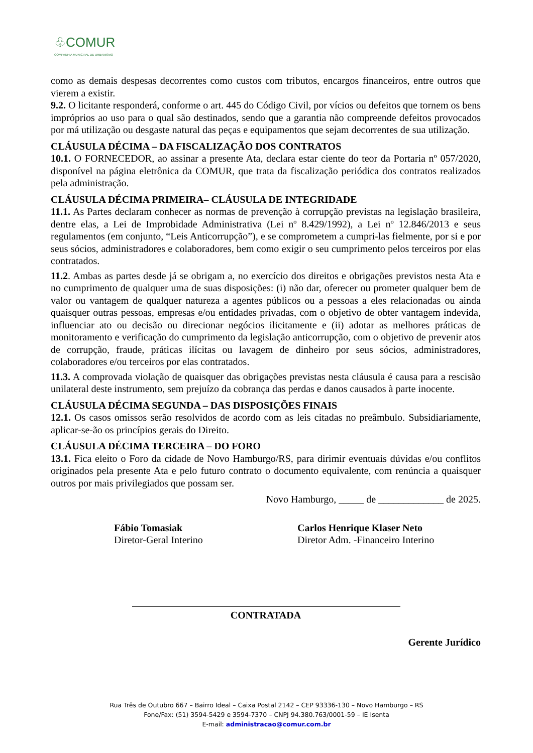♧COMUR
COMPANHIA MUNICIPAL DE URBANISMO
como as demais despesas decorrentes como custos com tributos, encargos financeiros, entre outros que vierem a existir.
9.2. O licitante responderá, conforme o art. 445 do Código Civil, por vícios ou defeitos que tornem os bens impróprios ao uso para o qual são destinados, sendo que a garantia não compreende defeitos provocados por má utilização ou desgaste natural das peças e equipamentos que sejam decorrentes de sua utilização.
CLÁUSULA DÉCIMA – DA FISCALIZAÇÃO DOS CONTRATOS
10.1. O FORNECEDOR, ao assinar a presente Ata, declara estar ciente do teor da Portaria nº 057/2020, disponível na página eletrônica da COMUR, que trata da fiscalização periódica dos contratos realizados pela administração.
CLÁUSULA DÉCIMA PRIMEIRA– CLÁUSULA DE INTEGRIDADE
11.1. As Partes declaram conhecer as normas de prevenção à corrupção previstas na legislação brasileira, dentre elas, a Lei de Improbidade Administrativa (Lei nº 8.429/1992), a Lei nº 12.846/2013 e seus regulamentos (em conjunto, “Leis Anticorrupção”), e se comprometem a cumpri-las fielmente, por si e por seus sócios, administradores e colaboradores, bem como exigir o seu cumprimento pelos terceiros por elas contratados.
11.2. Ambas as partes desde já se obrigam a, no exercício dos direitos e obrigações previstos nesta Ata e no cumprimento de qualquer uma de suas disposições: (i) não dar, oferecer ou prometer qualquer bem de valor ou vantagem de qualquer natureza a agentes públicos ou a pessoas a eles relacionadas ou ainda quaisquer outras pessoas, empresas e/ou entidades privadas, com o objetivo de obter vantagem indevida, influenciar ato ou decisão ou direcionar negócios ilicitamente e (ii) adotar as melhores práticas de monitoramento e verificação do cumprimento da legislação anticorrupção, com o objetivo de prevenir atos de corrupção, fraude, práticas ilícitas ou lavagem de dinheiro por seus sócios, administradores, colaboradores e/ou terceiros por elas contratados.
11.3. A comprovada violação de quaisquer das obrigações previstas nesta cláusula é causa para a rescisão unilateral deste instrumento, sem prejuízo da cobrança das perdas e danos causados à parte inocente.
CLÁUSULA DÉCIMA SEGUNDA – DAS DISPOSIÇÕES FINAIS
12.1. Os casos omissos serão resolvidos de acordo com as leis citadas no preâmbulo. Subsidiariamente, aplicar-se-ão os princípios gerais do Direito.
CLÁUSULA DÉCIMA TERCEIRA – DO FORO
13.1. Fica eleito o Foro da cidade de Novo Hamburgo/RS, para dirimir eventuais dúvidas e/ou conflitos originados pela presente Ata e pelo futuro contrato o documento equivalente, com renúncia a quaisquer outros por mais privilegiados que possam ser.
Novo Hamburgo, _____ de _____________ de 2025.
Fábio Tomasiak
Diretor-Geral Interino
Carlos Henrique Klaser Neto
Diretor Adm. -Financeiro Interino
CONTRATADA
Gerente Jurídico
Rua Três de Outubro 667 – Bairro Ideal – Caixa Postal 2142 – CEP 93336-130 – Novo Hamburgo – RS
Fone/Fax: (51) 3594-5429 e 3594-7370 – CNPJ 94.380.763/0001-59 – IE Isenta
E-mail: administracao@comur.com.br